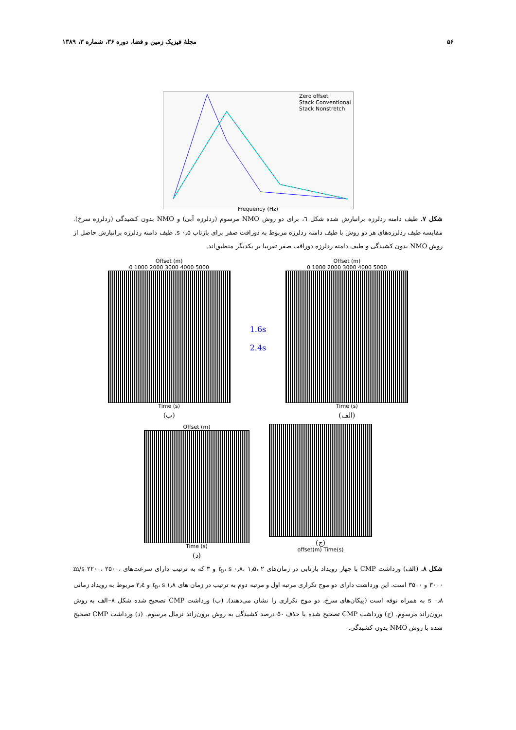۵۶ مجلهٔ فیزیک زمین و فضا، دوره ۳۶، شماره ۳، ۱۳۸۹
Zero offset
Stack Conventional
Stack Nonstretch
Frequency (Hz)
شکل ۷. طیف دامنه ردلرزه برانبارش شده شکل ٦، برای دو روش NMO مرسوم (ردلرزه آبی) و NMO بدون کشیدگی (ردلرزه سرخ). مقایسه طیف ردلرزه‌های هر دو روش با طیف دامنه ردلرزه مربوط به دورافت صفر برای بازتاب s ۰٫۵. طیف دامنه ردلرزه برانبارش حاصل از روش NMO بدون کشیدگی و طیف دامنه ردلرزه دورافت صفر تقریبا بر یکدیگر منطبق‌اند.
Offset (m)
0 1000 2000 3000 4000 5000
Time (s)
(ب)
1.6s
2.4s
Offset (m)
0 1000 2000 3000 4000 5000
Time (s)
(الف)
Offset (m)
Time (s)
(د)
(ج)
offset(m) Time(s)
شکل ۸. (الف) ورداشت CMP با چهار رویداد بازتابی در زمان‌های t<sub>0</sub>، s ۰٫۸، ۱٫۵، ۲ و ۳ که به ترتیب دارای سرعت‌های m/s ۲۲۰۰، ۲۵۰۰، ۳۰۰۰ و ۳۵۰۰ است. این ورداشت دارای دو موج تکراری مرتبه اول و مرتبه دوم به ترتیب در زمان های t<sub>0</sub>، s ۱٫۸ و ۲٫٤ مربوط به رویداد زمانی s ۰٫۸ به همراه نوفه است (پیکان‌های سرخ، دو موج تکراری را نشان می‌دهند). (ب) ورداشت CMP تصحیح شده شکل ۸–الف به روش برون‌راند مرسوم. (ج) ورداشت CMP تصحیح شده با حذف ۵۰ درصد کشیدگی به روش برون‌راند نرمال مرسوم. (د) ورداشت CMP تصحیح شده با روش NMO بدون کشیدگی.